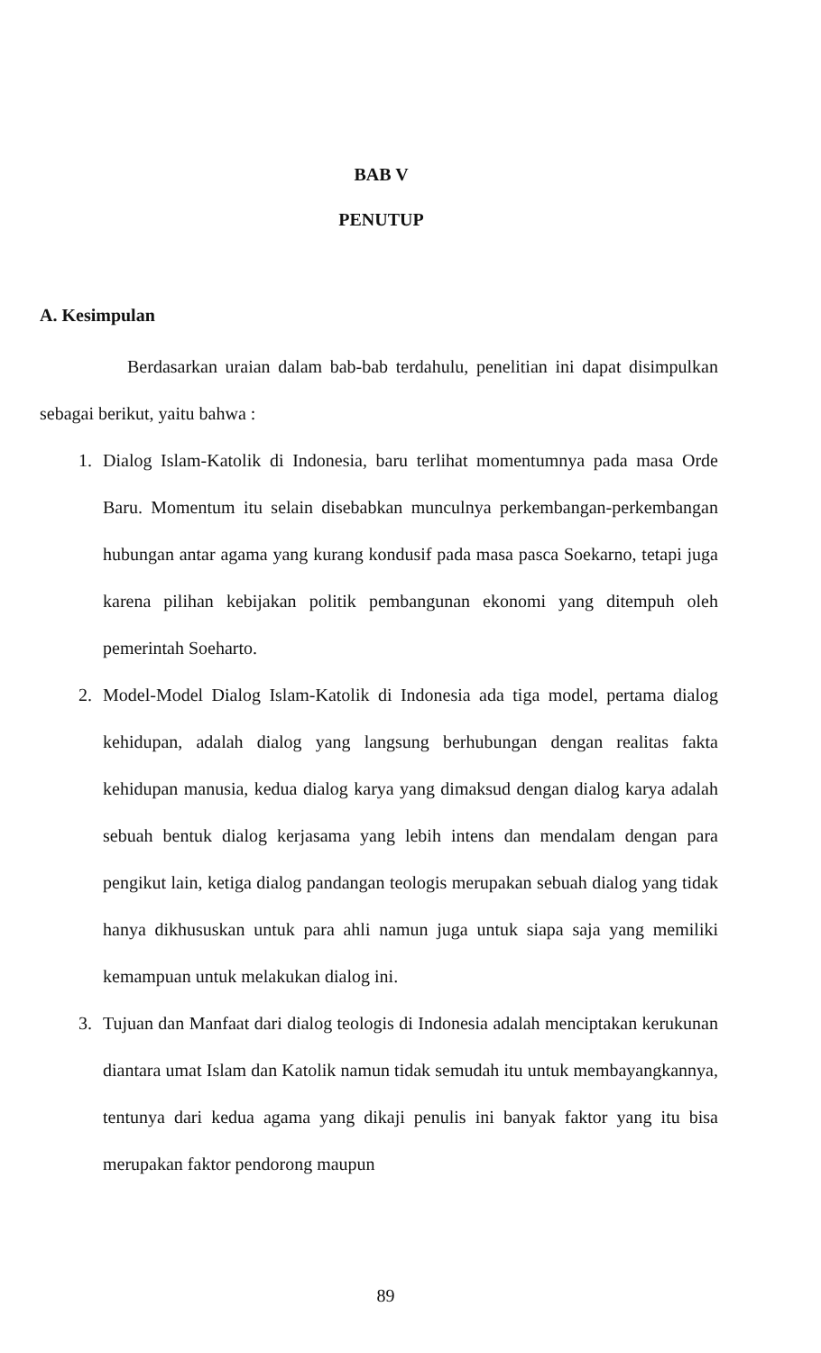BAB V
PENUTUP
A. Kesimpulan
Berdasarkan uraian dalam bab-bab terdahulu, penelitian ini dapat disimpulkan sebagai berikut, yaitu bahwa :
1. Dialog Islam-Katolik di Indonesia, baru terlihat momentumnya pada masa Orde Baru. Momentum itu selain disebabkan munculnya perkembangan-perkembangan hubungan antar agama yang kurang kondusif pada masa pasca Soekarno, tetapi juga karena pilihan kebijakan politik pembangunan ekonomi yang ditempuh oleh pemerintah Soeharto.
2. Model-Model Dialog Islam-Katolik di Indonesia ada tiga model, pertama dialog kehidupan, adalah dialog yang langsung berhubungan dengan realitas fakta kehidupan manusia, kedua dialog karya yang dimaksud dengan dialog karya adalah sebuah bentuk dialog kerjasama yang lebih intens dan mendalam dengan para pengikut lain, ketiga dialog pandangan teologis merupakan sebuah dialog yang tidak hanya dikhususkan untuk para ahli namun juga untuk siapa saja yang memiliki kemampuan untuk melakukan dialog ini.
3. Tujuan dan Manfaat dari dialog teologis di Indonesia adalah menciptakan kerukunan diantara umat Islam dan Katolik namun tidak semudah itu untuk membayangkannya, tentunya dari kedua agama yang dikaji penulis ini banyak faktor yang itu bisa merupakan faktor pendorong maupun
89